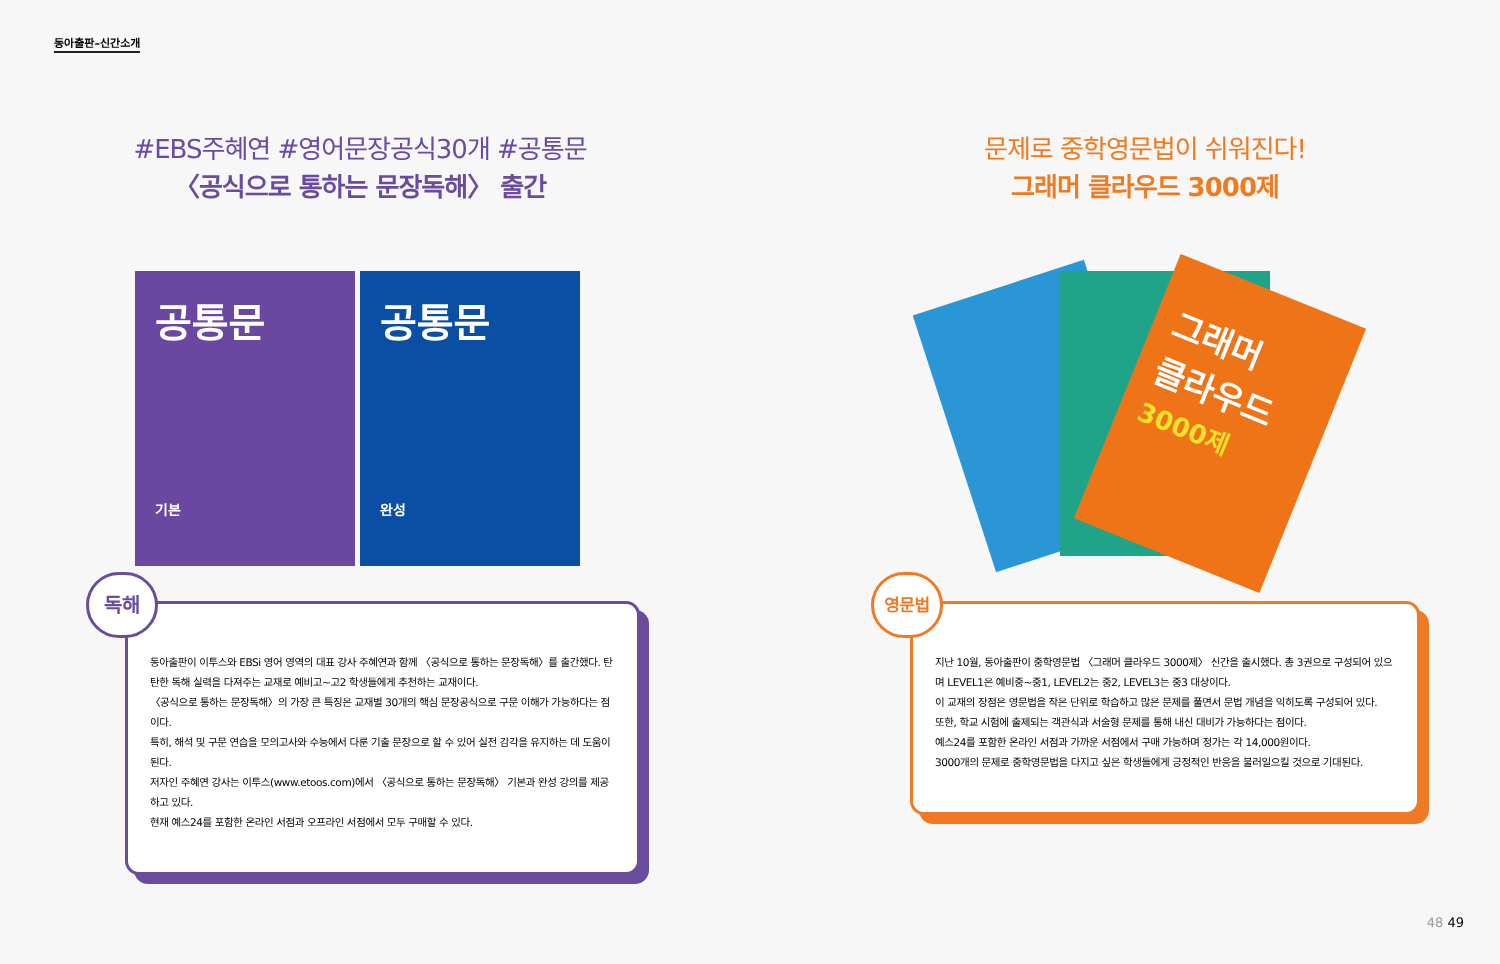동아출판–신간소개
#EBS주혜연 #영어문장공식30개 #공통문
〈공식으로 통하는 문장독해〉 출간
공통문
기본
공통문
완성
독해
동아출판이 이투스와 EBSi 영어 영역의 대표 강사 주혜연과 함께 〈공식으로 통하는 문장독해〉를 출간했다. 탄탄한 독해 실력을 다져주는 교재로 예비고~고2 학생들에게 추천하는 교재이다.
〈공식으로 통하는 문장독해〉의 가장 큰 특징은 교재별 30개의 핵심 문장공식으로 구문 이해가 가능하다는 점이다.
특히, 해석 및 구문 연습을 모의고사와 수능에서 다룬 기출 문장으로 할 수 있어 실전 감각을 유지하는 데 도움이 된다.
저자인 주혜연 강사는 이투스(www.etoos.com)에서 〈공식으로 통하는 문장독해〉 기본과 완성 강의를 제공하고 있다.
현재 예스24를 포함한 온라인 서점과 오프라인 서점에서 모두 구매할 수 있다.
문제로 중학영문법이 쉬워진다!
그래머 클라우드 3000제
그래머
클라우드
3000제
영문법
지난 10월, 동아출판이 중학영문법 〈그래머 클라우드 3000제〉 신간을 출시했다. 총 3권으로 구성되어 있으며 LEVEL1은 예비중~중1, LEVEL2는 중2, LEVEL3는 중3 대상이다.
이 교재의 장점은 영문법을 작은 단위로 학습하고 많은 문제를 풀면서 문법 개념을 익히도록 구성되어 있다.
또한, 학교 시험에 출제되는 객관식과 서술형 문제를 통해 내신 대비가 가능하다는 점이다.
예스24를 포함한 온라인 서점과 가까운 서점에서 구매 가능하며 정가는 각 14,000원이다.
3000개의 문제로 중학영문법을 다지고 싶은 학생들에게 긍정적인 반응을 불러일으킬 것으로 기대된다.
48 49